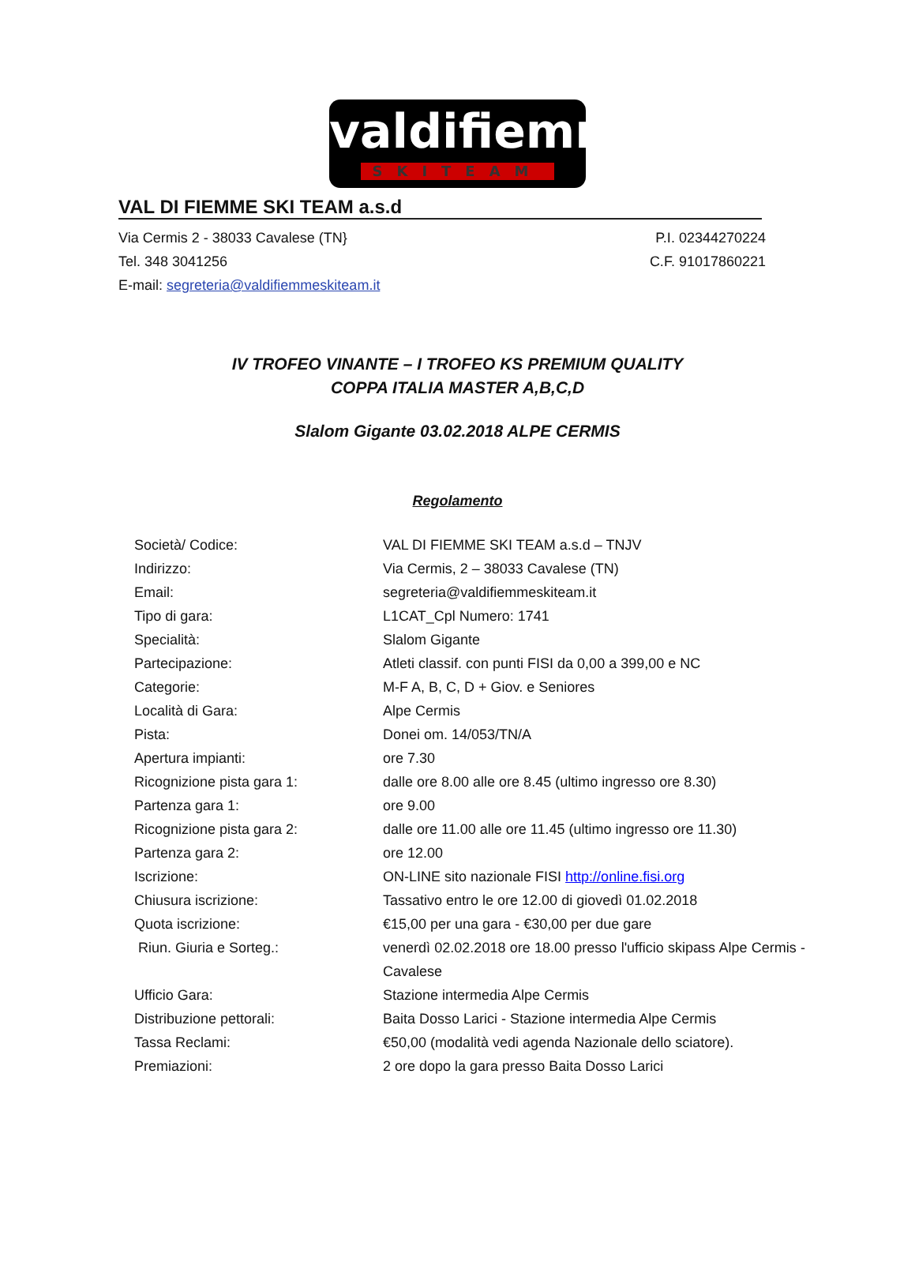valdifiemme
SKITEAM
VAL DI FIEMME SKI TEAM a.s.d
Via Cermis 2 - 38033 Cavalese (TN} P.I. 02344270224
Tel. 348 3041256 C.F. 91017860221
E-mail: segreteria@valdifiemmeskiteam.it
IV TROFEO VINANTE – I TROFEO KS PREMIUM QUALITY
COPPA ITALIA MASTER A,B,C,D
Slalom Gigante 03.02.2018 ALPE CERMIS
Regolamento
| Società/ Codice: | VAL DI FIEMME SKI TEAM a.s.d – TNJV |
| Indirizzo: | Via Cermis, 2 – 38033 Cavalese (TN) |
| Email: | segreteria@valdifiemmeskiteam.it |
| Tipo di gara: | L1CAT_Cpl Numero: 1741 |
| Specialità: | Slalom Gigante |
| Partecipazione: | Atleti classif. con punti FISI da 0,00 a 399,00 e NC |
| Categorie: | M-F A, B, C, D + Giov. e Seniores |
| Località di Gara: | Alpe Cermis |
| Pista: | Donei om. 14/053/TN/A |
| Apertura impianti: | ore 7.30 |
| Ricognizione pista gara 1: | dalle ore 8.00 alle ore 8.45 (ultimo ingresso ore 8.30) |
| Partenza gara 1: | ore 9.00 |
| Ricognizione pista gara 2: | dalle ore 11.00 alle ore 11.45 (ultimo ingresso ore 11.30) |
| Partenza gara 2: | ore 12.00 |
| Iscrizione: | ON-LINE sito nazionale FISI http://online.fisi.org |
| Chiusura iscrizione: | Tassativo entro le ore 12.00 di giovedì 01.02.2018 |
| Quota iscrizione: | €15,00 per una gara - €30,00 per due gare |
| Riun. Giuria e Sorteg.: | venerdì 02.02.2018 ore 18.00 presso l'ufficio skipass Alpe Cermis - Cavalese |
| Ufficio Gara: | Stazione intermedia Alpe Cermis |
| Distribuzione pettorali: | Baita Dosso Larici - Stazione intermedia Alpe Cermis |
| Tassa Reclami: | €50,00 (modalità vedi agenda Nazionale dello sciatore). |
| Premiazioni: | 2 ore dopo la gara presso Baita Dosso Larici |